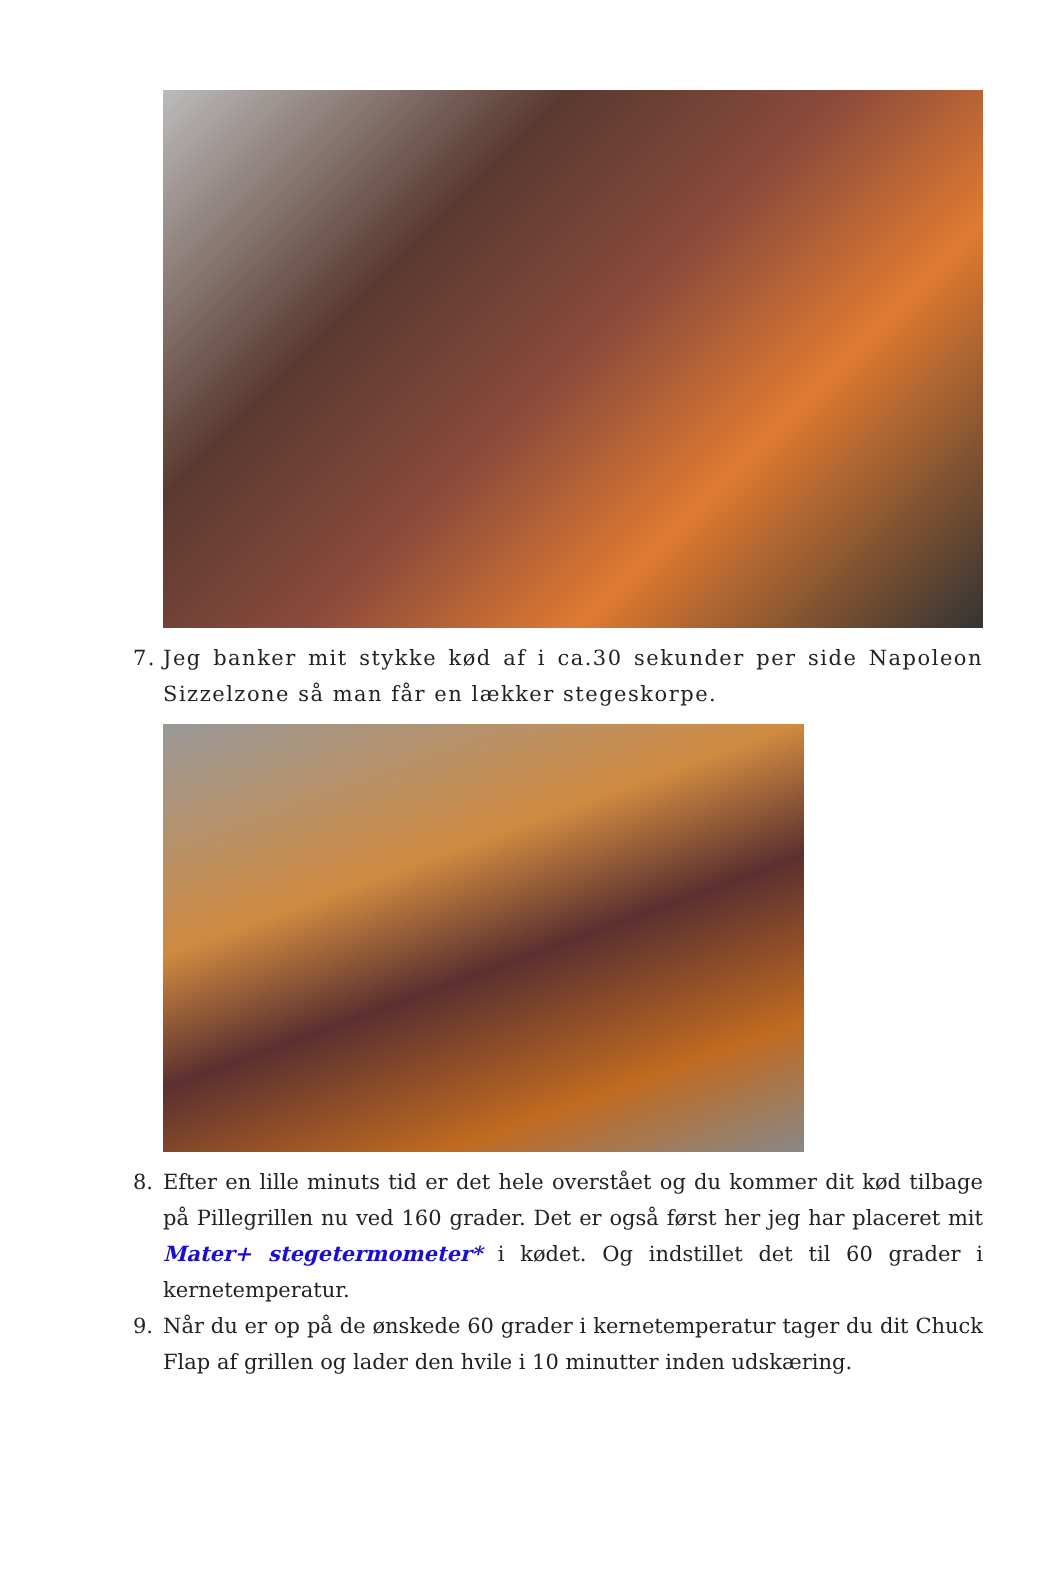7. Jeg banker mit stykke kød af i ca.30 sekunder per side Napoleon Sizzelzone så man får en lækker stegeskorpe.
8. Efter en lille minuts tid er det hele overstået og du kommer dit kød tilbage på Pillegrillen nu ved 160 grader. Det er også først her jeg har placeret mit Mater+ stegetermometer* i kødet. Og indstillet det til 60 grader i kernetemperatur.
9. Når du er op på de ønskede 60 grader i kernetemperatur tager du dit Chuck Flap af grillen og lader den hvile i 10 minutter inden udskæring.